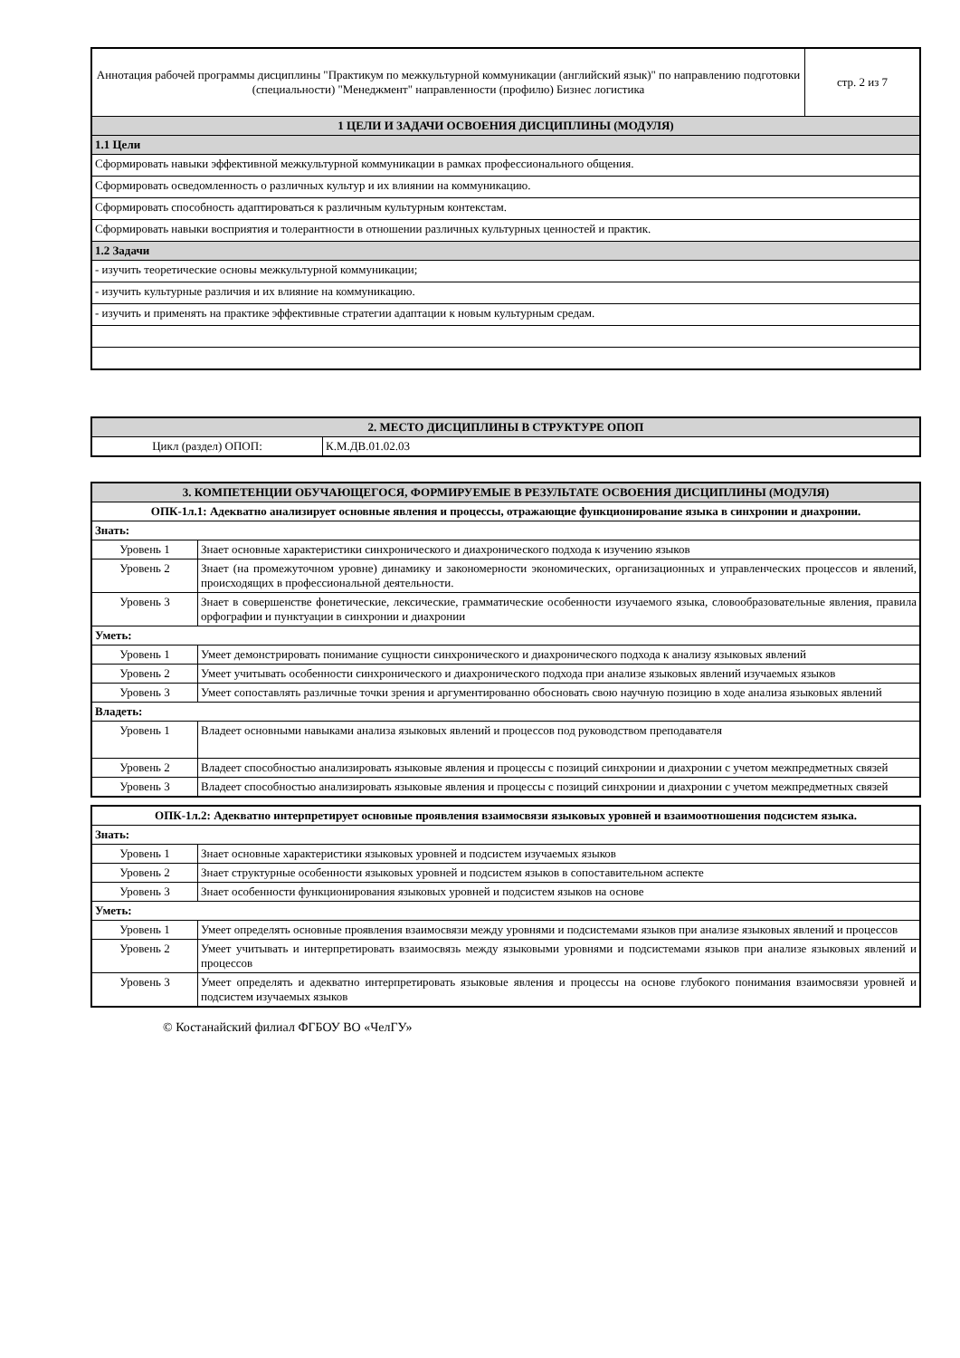| Аннотация рабочей программы дисциплины "Практикум по межкультурной коммуникации (английский язык)" по направлению подготовки (специальности) "Менеджмент" направленности (профилю) Бизнес логистика | стр. 2 из 7 |
| 1 ЦЕЛИ И ЗАДАЧИ ОСВОЕНИЯ ДИСЦИПЛИНЫ (МОДУЛЯ) | |
| 1.1 Цели | |
| Сформировать навыки эффективной межкультурной коммуникации в рамках профессионального общения. | |
| Сформировать осведомленность о различных культур и их влиянии на коммуникацию. | |
| Сформировать способность адаптироваться к различным культурным контекстам. | |
| Сформировать навыки восприятия и толерантности в отношении различных культурных ценностей и практик. | |
| 1.2 Задачи | |
| - изучить теоретические основы межкультурной коммуникации; | |
| - изучить культурные различия и их влияние на коммуникацию. | |
| - изучить и применять на практике эффективные стратегии адаптации к новым культурным средам. | |
| 2. МЕСТО ДИСЦИПЛИНЫ В СТРУКТУРЕ ОПОП | |
| Цикл (раздел) ОПОП: | К.М.ДВ.01.02.03 |
| 3. КОМПЕТЕНЦИИ ОБУЧАЮЩЕГОСЯ, ФОРМИРУЕМЫЕ В РЕЗУЛЬТАТЕ ОСВОЕНИЯ ДИСЦИПЛИНЫ (МОДУЛЯ) | |
| ОПК-1л.1: Адекватно анализирует основные явления и процессы, отражающие функционирование языка в синхронии и диахронии. | |
| Знать: | |
| Уровень 1 | Знает основные характеристики синхронического и диахронического подхода к изучению языков |
| Уровень 2 | Знает (на промежуточном уровне) динамику и закономерности экономических, организационных и управленческих процессов и явлений, происходящих в профессиональной деятельности. |
| Уровень 3 | Знает в совершенстве фонетические, лексические, грамматические особенности изучаемого языка, словообразовательные явления, правила орфографии и пунктуации в синхронии и диахронии |
| Уметь: | |
| Уровень 1 | Умеет демонстрировать понимание сущности синхронического и диахронического подхода к анализу языковых явлений |
| Уровень 2 | Умеет учитывать особенности синхронического и диахронического подхода при анализе языковых явлений изучаемых языков |
| Уровень 3 | Умеет сопоставлять различные точки зрения и аргументированно обосновать свою научную позицию в ходе анализа языковых явлений |
| Владеть: | |
| Уровень 1 | Владеет основными навыками анализа языковых явлений и процессов под руководством преподавателя |
| Уровень 2 | Владеет способностью анализировать языковые явления и процессы с позиций синхронии и диахронии с учетом межпредметных связей |
| Уровень 3 | Владеет способностью анализировать языковые явления и процессы с позиций синхронии и диахронии с учетом межпредметных связей |
| ОПК-1л.2: Адекватно интерпретирует основные проявления взаимосвязи языковых уровней и взаимоотношения подсистем языка. | |
| Знать: | |
| Уровень 1 | Знает основные характеристики языковых уровней и подсистем изучаемых языков |
| Уровень 2 | Знает структурные особенности языковых уровней и подсистем языков в сопоставительном аспекте |
| Уровень 3 | Знает особенности функционирования языковых уровней и подсистем языков на основе |
| Уметь: | |
| Уровень 1 | Умеет определять основные проявления взаимосвязи между уровнями и подсистемами языков при анализе языковых явлений и процессов |
| Уровень 2 | Умеет учитывать и интерпретировать взаимосвязь между языковыми уровнями и подсистемами языков при анализе языковых явлений и процессов |
| Уровень 3 | Умеет определять и адекватно интерпретировать языковые явления и процессы на основе глубокого понимания взаимосвязи уровней и подсистем изучаемых языков |
© Костанайский филиал ФГБОУ ВО «ЧелГУ»